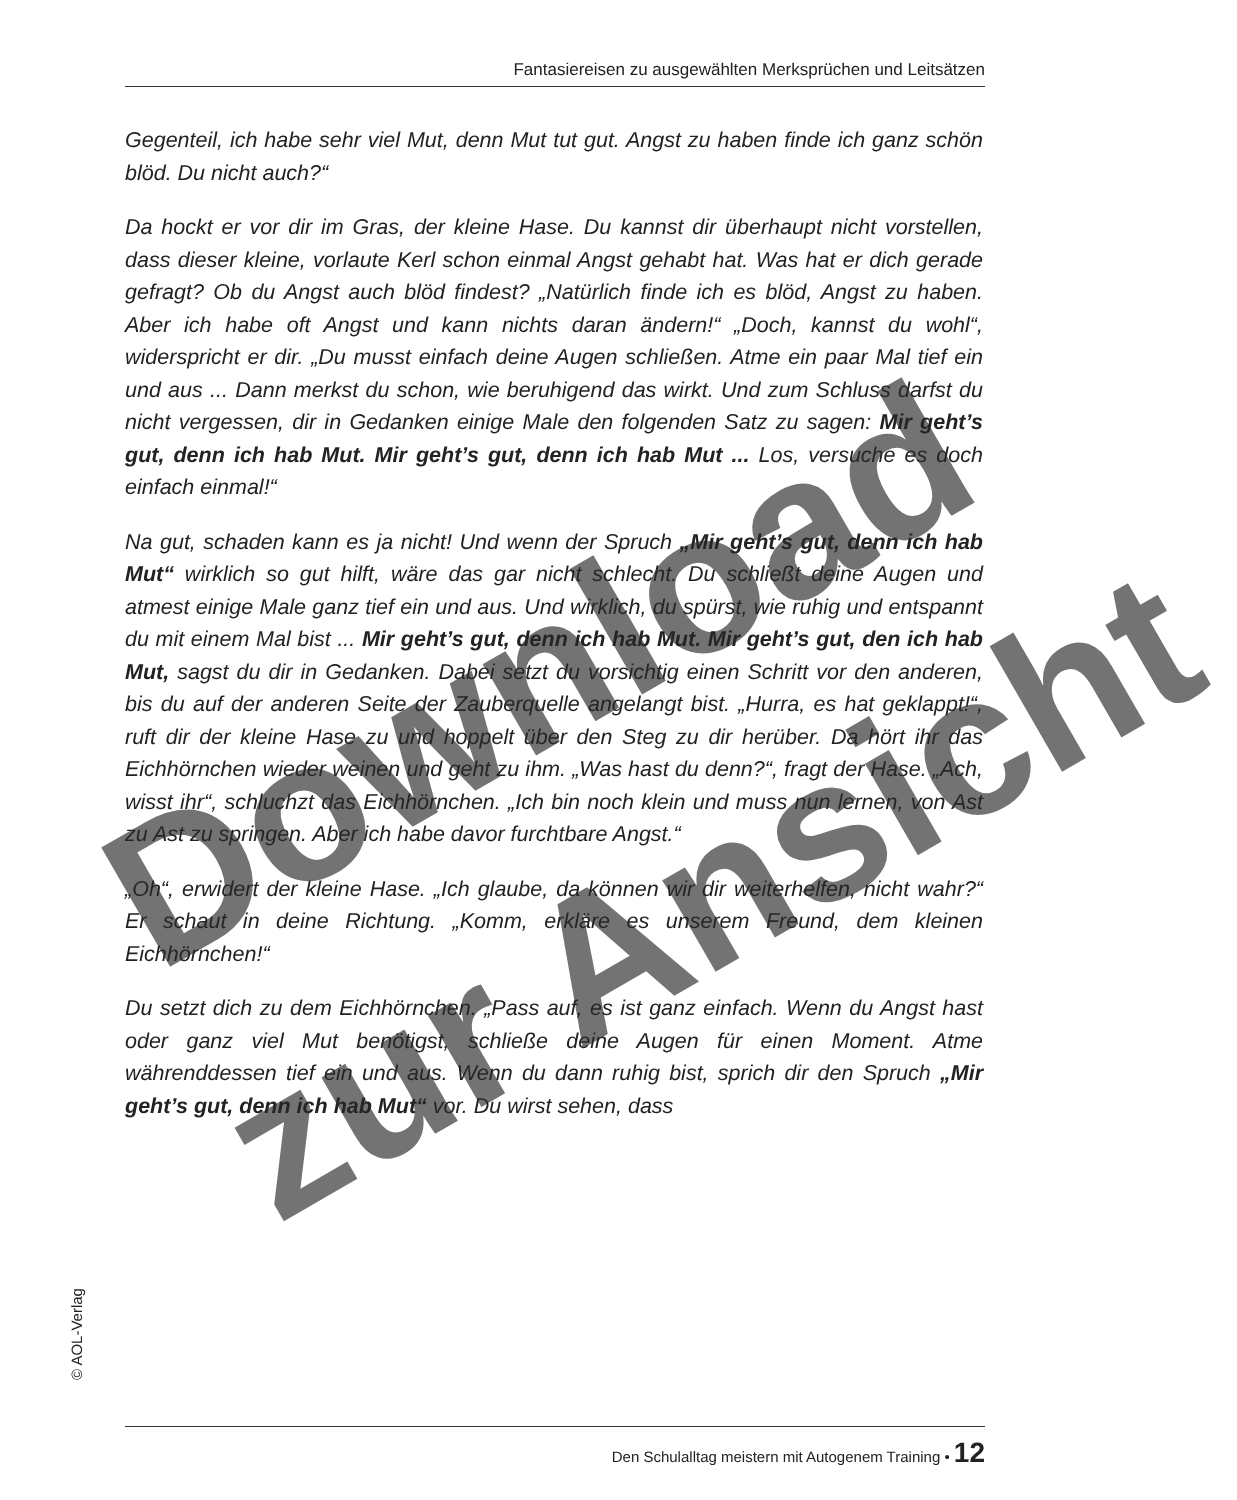Fantasiereisen zu ausgewählten Merksprüchen und Leitsätzen
Gegenteil, ich habe sehr viel Mut, denn Mut tut gut. Angst zu haben finde ich ganz schön blöd. Du nicht auch?“
Da hockt er vor dir im Gras, der kleine Hase. Du kannst dir überhaupt nicht vorstellen, dass dieser kleine, vorlaute Kerl schon einmal Angst gehabt hat. Was hat er dich gerade gefragt? Ob du Angst auch blöd findest? „Natürlich finde ich es blöd, Angst zu haben. Aber ich habe oft Angst und kann nichts daran ändern!“ „Doch, kannst du wohl“, widerspricht er dir. „Du musst einfach deine Augen schließen. Atme ein paar Mal tief ein und aus ... Dann merkst du schon, wie beruhigend das wirkt. Und zum Schluss darfst du nicht vergessen, dir in Gedanken einige Male den folgenden Satz zu sagen: Mir geht’s gut, denn ich hab Mut. Mir geht’s gut, denn ich hab Mut ... Los, versuche es doch einfach einmal!“
Na gut, schaden kann es ja nicht! Und wenn der Spruch „Mir geht’s gut, denn ich hab Mut“ wirklich so gut hilft, wäre das gar nicht schlecht. Du schließt deine Augen und atmest einige Male ganz tief ein und aus. Und wirklich, du spürst, wie ruhig und entspannt du mit einem Mal bist ... Mir geht’s gut, denn ich hab Mut. Mir geht’s gut, den ich hab Mut, sagst du dir in Gedanken. Dabei setzt du vorsichtig einen Schritt vor den anderen, bis du auf der anderen Seite der Zauberquelle angelangt bist. „Hurra, es hat geklappt!“, ruft dir der kleine Hase zu und hoppelt über den Steg zu dir herüber. Da hört ihr das Eichhörnchen wieder weinen und geht zu ihm. „Was hast du denn?“, fragt der Hase. „Ach, wisst ihr“, schluchzt das Eichhörnchen. „Ich bin noch klein und muss nun lernen, von Ast zu Ast zu springen. Aber ich habe davor furchtbare Angst.“
„Oh“, erwidert der kleine Hase. „Ich glaube, da können wir dir weiterhelfen, nicht wahr?“ Er schaut in deine Richtung. „Komm, erkläre es unserem Freund, dem kleinen Eichhörnchen!“
Du setzt dich zu dem Eichhörnchen. „Pass auf, es ist ganz einfach. Wenn du Angst hast oder ganz viel Mut benötigst, schließe deine Augen für einen Moment. Atme währenddessen tief ein und aus. Wenn du dann ruhig bist, sprich dir den Spruch „Mir geht’s gut, denn ich hab Mut“ vor. Du wirst sehen, dass
© AOL-Verlag
Den Schulalltag meistern mit Autogenem Training • 12
Download
zur Ansicht